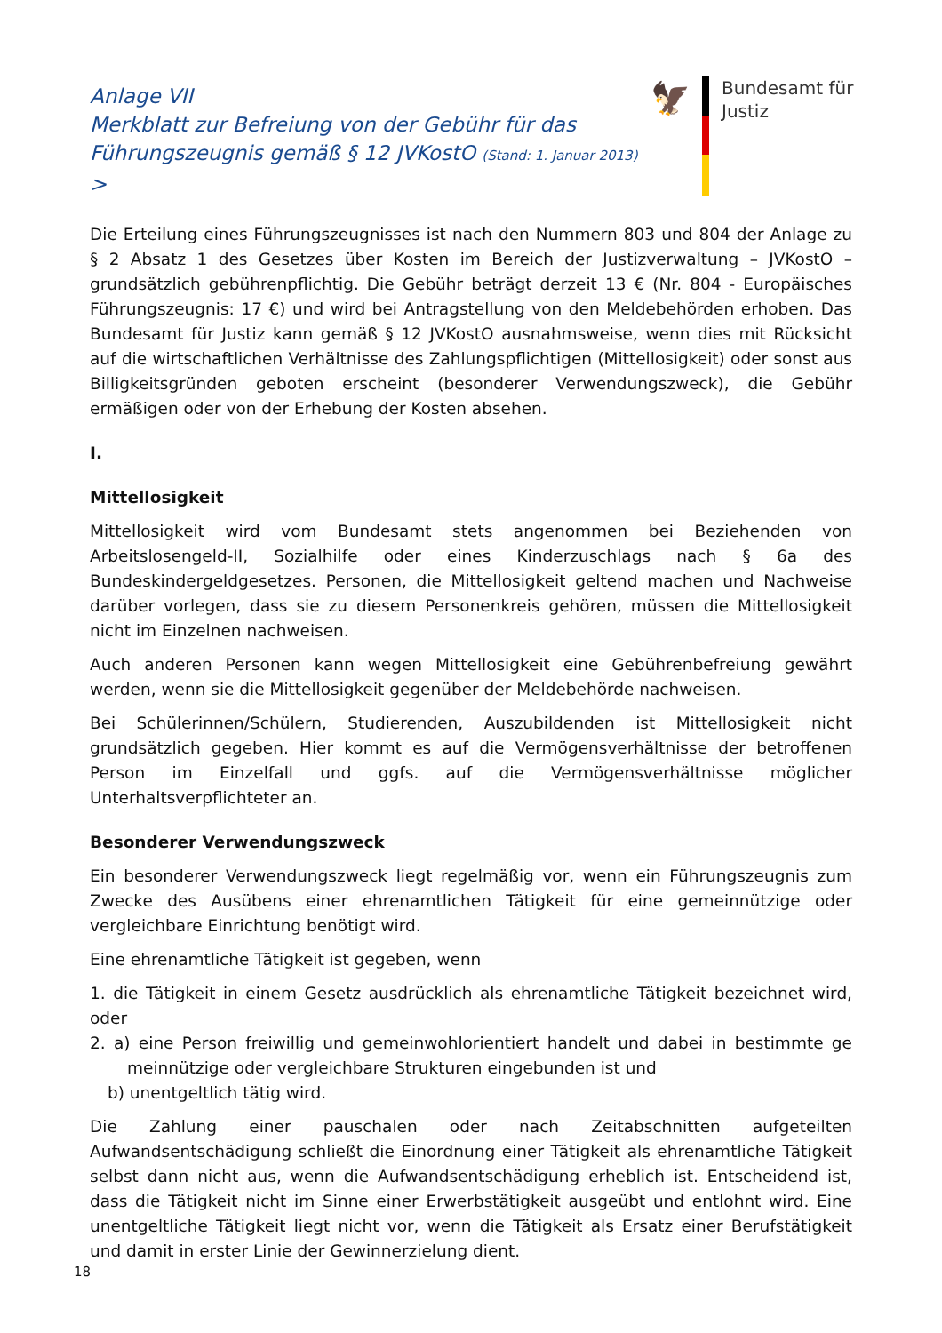Anlage VII
Merkblatt zur Befreiung von der Gebühr für das Führungszeugnis gemäß § 12 JVKostO (Stand: 1. Januar 2013) >
🦅
Bundesamt für
Justiz
Die Erteilung eines Führungszeugnisses ist nach den Nummern 803 und 804 der Anlage zu § 2 Absatz 1 des Gesetzes über Kosten im Bereich der Justizverwaltung – JVKostO – grundsätzlich gebührenpflichtig. Die Gebühr beträgt derzeit 13 € (Nr. 804 - Europäisches Führungszeugnis: 17 €) und wird bei Antragstellung von den Meldebehörden erhoben. Das Bundesamt für Justiz kann gemäß § 12 JVKostO ausnahmsweise, wenn dies mit Rücksicht auf die wirtschaftlichen Verhältnisse des Zahlungspflichtigen (Mittellosigkeit) oder sonst aus Billigkeitsgründen geboten erscheint (besonderer Verwendungszweck), die Gebühr ermäßigen oder von der Erhebung der Kosten absehen.
I.
Mittellosigkeit
Mittellosigkeit wird vom Bundesamt stets angenommen bei Beziehenden von Arbeitslosengeld-II, Sozialhilfe oder eines Kinderzuschlags nach § 6a des Bundeskindergeldgesetzes. Personen, die Mittellosigkeit geltend machen und Nachweise darüber vorlegen, dass sie zu diesem Personenkreis gehören, müssen die Mittellosigkeit nicht im Einzelnen nachweisen.
Auch anderen Personen kann wegen Mittellosigkeit eine Gebührenbefreiung gewährt werden, wenn sie die Mittellosigkeit gegenüber der Meldebehörde nachweisen.
Bei Schülerinnen/Schülern, Studierenden, Auszubildenden ist Mittellosigkeit nicht grundsätzlich gegeben. Hier kommt es auf die Vermögensverhältnisse der betroffenen Person im Einzelfall und ggfs. auf die Vermögensverhältnisse möglicher Unterhaltsverpflichteter an.
Besonderer Verwendungszweck
Ein besonderer Verwendungszweck liegt regelmäßig vor, wenn ein Führungszeugnis zum Zwecke des Ausübens einer ehrenamtlichen Tätigkeit für eine gemeinnützige oder vergleichbare Einrichtung benötigt wird.
Eine ehrenamtliche Tätigkeit ist gegeben, wenn
1. die Tätigkeit in einem Gesetz ausdrücklich als ehrenamtliche Tätigkeit bezeichnet wird, oder
2. a) eine Person freiwillig und gemeinwohlorientiert handelt und dabei in bestimmte ge meinnützige oder vergleichbare Strukturen eingebunden ist und
b) unentgeltlich tätig wird.
Die Zahlung einer pauschalen oder nach Zeitabschnitten aufgeteilten Aufwandsentschädigung schließt die Einordnung einer Tätigkeit als ehrenamtliche Tätigkeit selbst dann nicht aus, wenn die Aufwandsentschädigung erheblich ist. Entscheidend ist, dass die Tätigkeit nicht im Sinne einer Erwerbstätigkeit ausgeübt und entlohnt wird. Eine unentgeltliche Tätigkeit liegt nicht vor, wenn die Tätigkeit als Ersatz einer Berufstätigkeit und damit in erster Linie der Gewinnerzielung dient.
18